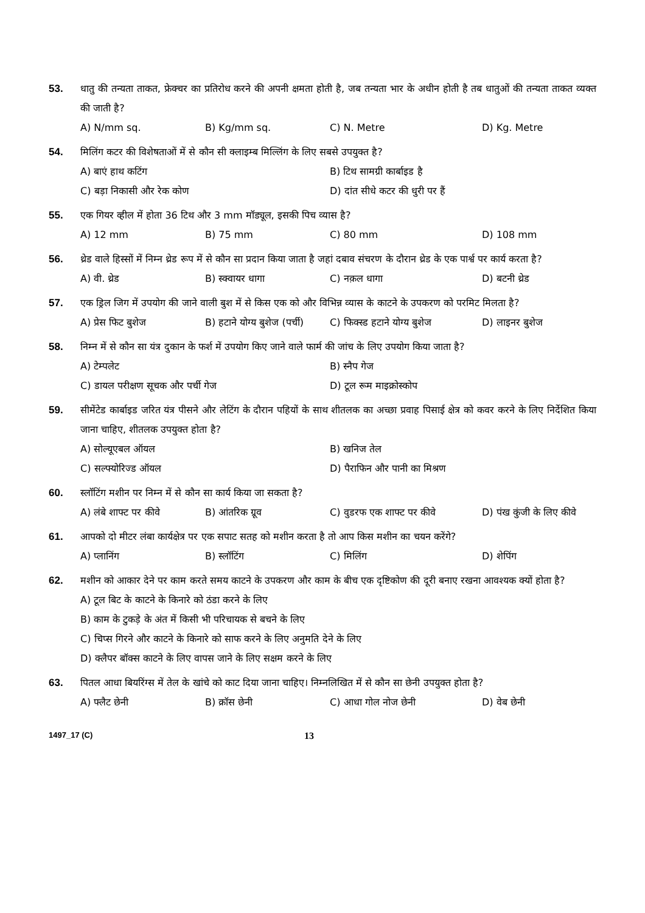53. धातु की तन्यता ताकत, फ्रेक्चर का प्रतिरोध करने की अपनी क्षमता होती है, जब तन्यता भार के अधीन होती है तब धातुओं की तन्यता ताकत व्यक्त की जाती है?
A) N/mm sq. B) Kg/mm sq. C) N. Metre D) Kg. Metre
54. मिलिंग कटर की विशेषताओं में से कौन सी क्लाइम्ब मिल्लिंग के लिए सबसे उपयुक्त है?
A) बाएं हाथ कटिंग B) टिथ सामग्री कार्बाइड है C) बड़ा निकासी और रेक कोण D) दांत सीधे कटर की धुरी पर हैं
55. एक गियर व्हील में होता 36 टिथ और 3 mm मॉड्यूल, इसकी पिच व्यास है?
A) 12 mm B) 75 mm C) 80 mm D) 108 mm
56. थ्रेड वाले हिस्सों में निम्न थ्रेड रूप में से कौन सा प्रदान किया जाता है जहां दबाव संचरण के दौरान थ्रेड के एक पार्श्व पर कार्य करता है?
A) वी. थ्रेड B) स्क्वायर धागा C) नक़ल धागा D) बटनी थ्रेड
57. एक ड्रिल जिग में उपयोग की जाने वाली बुश में से किस एक को और विभिन्न व्यास के काटने के उपकरण को परमिट मिलता है?
A) प्रेस फिट बुशेज B) हटाने योग्य बुशेज (पर्ची) C) फिक्स्ड हटाने योग्य बुशेज D) लाइनर बुशेज
58. निम्न में से कौन सा यंत्र दुकान के फर्श में उपयोग किए जाने वाले फार्म की जांच के लिए उपयोग किया जाता है?
A) टेम्पलेट B) स्नैप गेज C) डायल परीक्षण सूचक और पर्ची गेज D) टूल रूम माइक्रोस्कोप
59. सीमेंटेड कार्बाइड जरित यंत्र पीसने और लेटिंग के दौरान पहियों के साथ शीतलक का अच्छा प्रवाह पिसाई क्षेत्र को कवर करने के लिए निर्देशित किया जाना चाहिए, शीतलक उपयुक्त होता है?
A) सोल्यूएबल ऑयल B) खनिज तेल C) सल्फ्योरिज्ड ऑयल D) पैराफिन और पानी का मिश्रण
60. स्लॉटिंग मशीन पर निम्न में से कौन सा कार्य किया जा सकता है?
A) लंबे शाफ्ट पर कीवे B) आंतरिक ग्रूव C) वुडरफ एक शाफ्ट पर कीवे D) पंख कुंजी के लिए कीवे
61. आपको दो मीटर लंबा कार्यक्षेत्र पर एक सपाट सतह को मशीन करता है तो आप किस मशीन का चयन करेंगे?
A) प्लानिंग B) स्लॉटिंग C) मिलिंग D) शेपिंग
62. मशीन को आकार देने पर काम करते समय काटने के उपकरण और काम के बीच एक दृष्टिकोण की दूरी बनाए रखना आवश्यक क्यों होता है?
A) टूल बिट के काटने के किनारे को ठंडा करने के लिए
B) काम के टुकड़े के अंत में किसी भी परिचायक से बचने के लिए
C) चिप्स गिरने और काटने के किनारे को साफ करने के लिए अनुमति देने के लिए
D) क्लैपर बॉक्स काटने के लिए वापस जाने के लिए सक्षम करने के लिए
63. पितल आधा बियरिंग्स में तेल के खांचे को काट दिया जाना चाहिए। निम्नलिखित में से कौन सा छेनी उपयुक्त होता है?
A) फ्लैट छेनी B) क्रॉस छेनी C) आधा गोल नोज छेनी D) वेब छेनी
1497_17 (C)
13